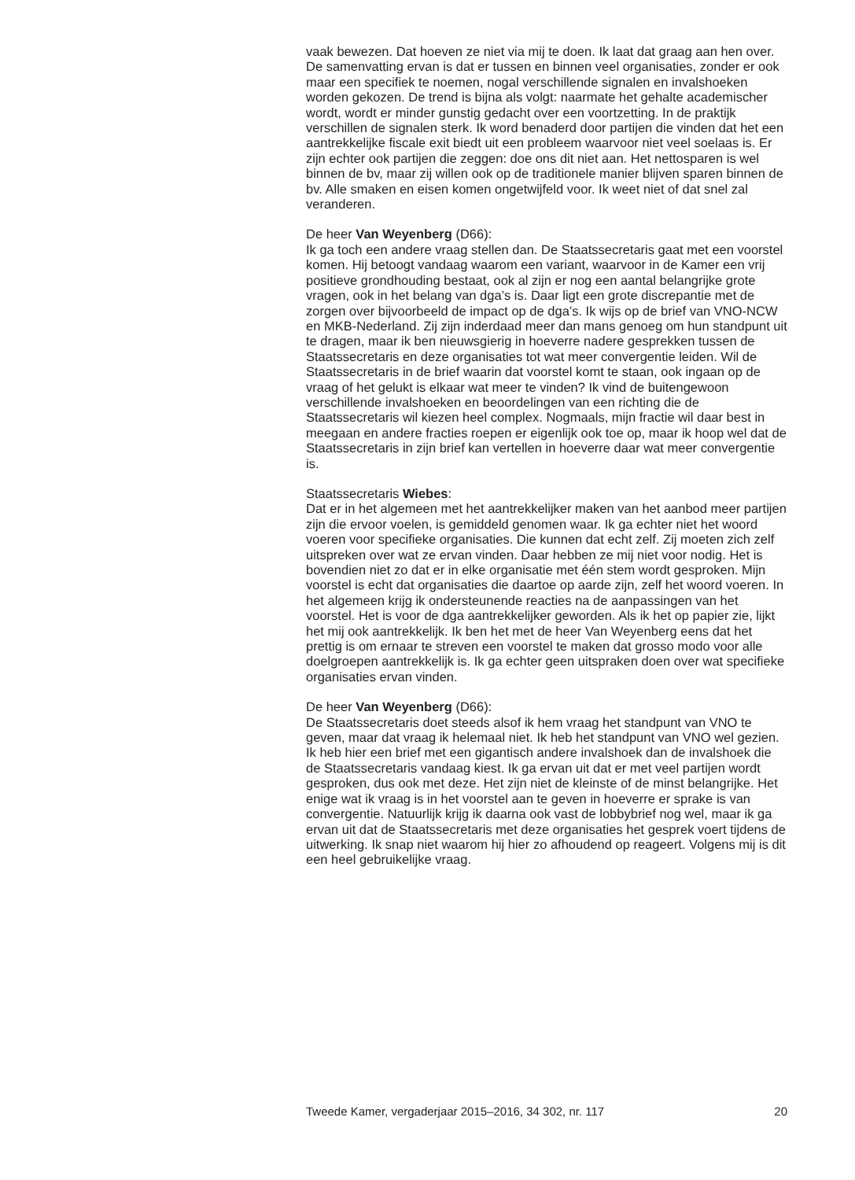vaak bewezen. Dat hoeven ze niet via mij te doen. Ik laat dat graag aan hen over. De samenvatting ervan is dat er tussen en binnen veel organisaties, zonder er ook maar een specifiek te noemen, nogal verschillende signalen en invalshoeken worden gekozen. De trend is bijna als volgt: naarmate het gehalte academischer wordt, wordt er minder gunstig gedacht over een voortzetting. In de praktijk verschillen de signalen sterk. Ik word benaderd door partijen die vinden dat het een aantrekkelijke fiscale exit biedt uit een probleem waarvoor niet veel soelaas is. Er zijn echter ook partijen die zeggen: doe ons dit niet aan. Het nettosparen is wel binnen de bv, maar zij willen ook op de traditionele manier blijven sparen binnen de bv. Alle smaken en eisen komen ongetwijfeld voor. Ik weet niet of dat snel zal veranderen.
De heer Van Weyenberg (D66):
Ik ga toch een andere vraag stellen dan. De Staatssecretaris gaat met een voorstel komen. Hij betoogt vandaag waarom een variant, waarvoor in de Kamer een vrij positieve grondhouding bestaat, ook al zijn er nog een aantal belangrijke grote vragen, ook in het belang van dga’s is. Daar ligt een grote discrepantie met de zorgen over bijvoorbeeld de impact op de dga’s. Ik wijs op de brief van VNO-NCW en MKB-Nederland. Zij zijn inderdaad meer dan mans genoeg om hun standpunt uit te dragen, maar ik ben nieuwsgierig in hoeverre nadere gesprekken tussen de Staatssecretaris en deze organisaties tot wat meer convergentie leiden. Wil de Staatssecretaris in de brief waarin dat voorstel komt te staan, ook ingaan op de vraag of het gelukt is elkaar wat meer te vinden? Ik vind de buitengewoon verschillende invalshoeken en beoordelingen van een richting die de Staatssecretaris wil kiezen heel complex. Nogmaals, mijn fractie wil daar best in meegaan en andere fracties roepen er eigenlijk ook toe op, maar ik hoop wel dat de Staatssecretaris in zijn brief kan vertellen in hoeverre daar wat meer convergentie is.
Staatssecretaris Wiebes:
Dat er in het algemeen met het aantrekkelijker maken van het aanbod meer partijen zijn die ervoor voelen, is gemiddeld genomen waar. Ik ga echter niet het woord voeren voor specifieke organisaties. Die kunnen dat echt zelf. Zij moeten zich zelf uitspreken over wat ze ervan vinden. Daar hebben ze mij niet voor nodig. Het is bovendien niet zo dat er in elke organisatie met één stem wordt gesproken. Mijn voorstel is echt dat organisaties die daartoe op aarde zijn, zelf het woord voeren. In het algemeen krijg ik ondersteunende reacties na de aanpassingen van het voorstel. Het is voor de dga aantrekkelijker geworden. Als ik het op papier zie, lijkt het mij ook aantrekkelijk. Ik ben het met de heer Van Weyenberg eens dat het prettig is om ernaar te streven een voorstel te maken dat grosso modo voor alle doelgroepen aantrekkelijk is. Ik ga echter geen uitspraken doen over wat specifieke organisaties ervan vinden.
De heer Van Weyenberg (D66):
De Staatssecretaris doet steeds alsof ik hem vraag het standpunt van VNO te geven, maar dat vraag ik helemaal niet. Ik heb het standpunt van VNO wel gezien. Ik heb hier een brief met een gigantisch andere invalshoek dan de invalshoek die de Staatssecretaris vandaag kiest. Ik ga ervan uit dat er met veel partijen wordt gesproken, dus ook met deze. Het zijn niet de kleinste of de minst belangrijke. Het enige wat ik vraag is in het voorstel aan te geven in hoeverre er sprake is van convergentie. Natuurlijk krijg ik daarna ook vast de lobbybrief nog wel, maar ik ga ervan uit dat de Staatssecretaris met deze organisaties het gesprek voert tijdens de uitwerking. Ik snap niet waarom hij hier zo afhoudend op reageert. Volgens mij is dit een heel gebruikelijke vraag.
Tweede Kamer, vergaderjaar 2015–2016, 34 302, nr. 117 20